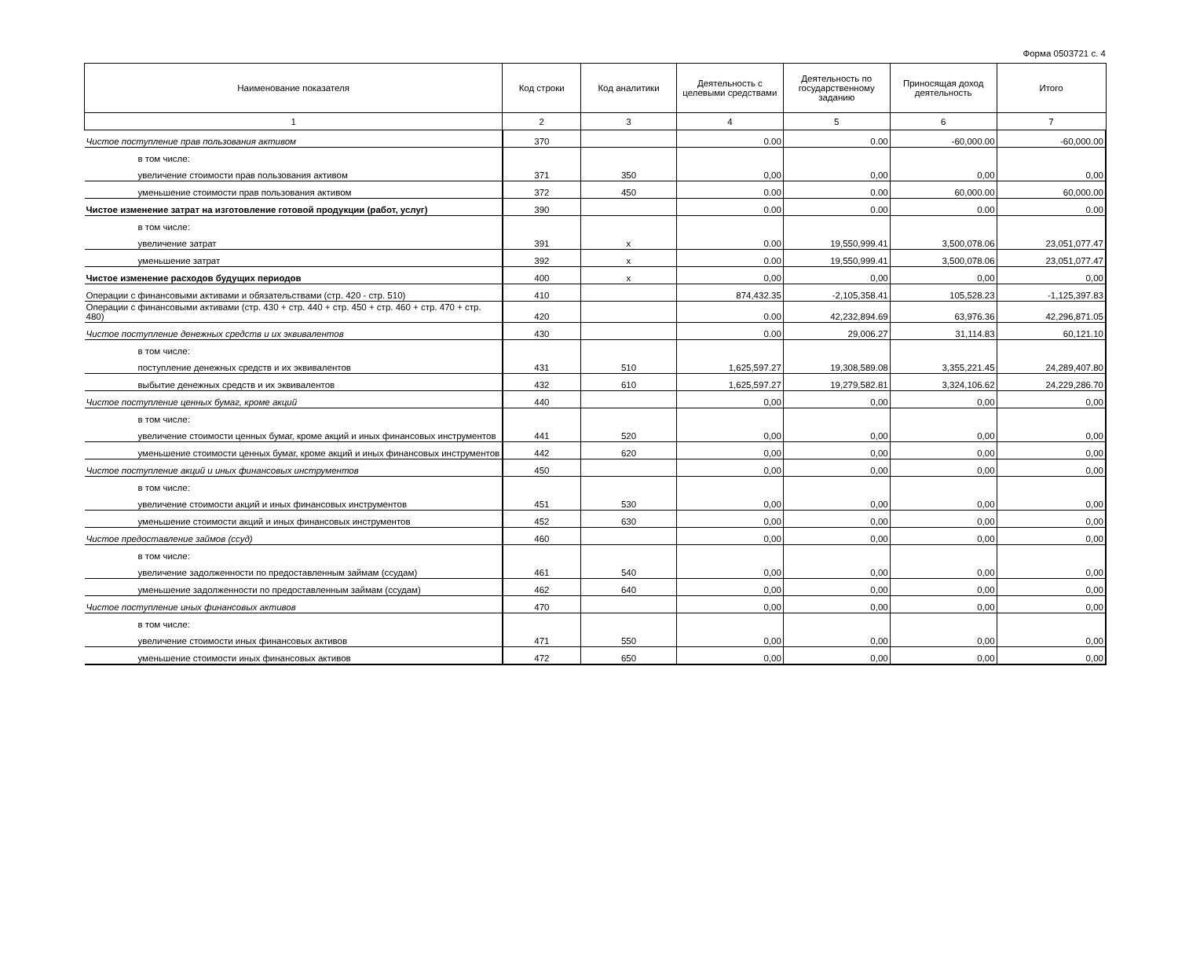Форма 0503721 с. 4
| Наименование показателя | Код строки | Код аналитики | Деятельность с целевыми средствами | Деятельность по государственному заданию | Приносящая доход деятельность | Итого |
| --- | --- | --- | --- | --- | --- | --- |
| 1 | 2 | 3 | 4 | 5 | 6 | 7 |
| Чистое поступление прав пользования активом | 370 | | 0.00 | 0.00 | -60,000.00 | -60,000.00 |
| в том числе: | | | | | | |
| увеличение стоимости прав пользования активом | 371 | 350 | 0,00 | 0,00 | 0,00 | 0,00 |
| уменьшение стоимости прав пользования активом | 372 | 450 | 0.00 | 0.00 | 60,000.00 | 60,000.00 |
| Чистое изменение затрат на изготовление готовой продукции (работ, услуг) | 390 | | 0.00 | 0.00 | 0.00 | 0.00 |
| в том числе: | | | | | | |
| увеличение затрат | 391 | x | 0.00 | 19,550,999.41 | 3,500,078.06 | 23,051,077.47 |
| уменьшение затрат | 392 | x | 0.00 | 19,550,999.41 | 3,500,078.06 | 23,051,077.47 |
| Чистое изменение расходов будущих периодов | 400 | x | 0,00 | 0,00 | 0,00 | 0,00 |
| Операции с финансовыми активами и обязательствами (стр. 420 - стр. 510) | 410 | | 874,432.35 | -2,105,358.41 | 105,528.23 | -1,125,397.83 |
| Операции с финансовыми активами (стр. 430 + стр. 440 + стр. 450 + стр. 460 + стр. 470 + стр. 480) | 420 | | 0.00 | 42,232,894.69 | 63,976.36 | 42,296,871.05 |
| Чистое поступление денежных средств и их эквивалентов | 430 | | 0.00 | 29,006.27 | 31,114.83 | 60,121.10 |
| в том числе: | | | | | | |
| поступление денежных средств и их эквивалентов | 431 | 510 | 1,625,597.27 | 19,308,589.08 | 3,355,221.45 | 24,289,407.80 |
| выбытие денежных средств и их эквивалентов | 432 | 610 | 1,625,597.27 | 19,279,582.81 | 3,324,106.62 | 24,229,286.70 |
| Чистое поступление ценных бумаг, кроме акций | 440 | | 0,00 | 0,00 | 0,00 | 0,00 |
| в том числе: | | | | | | |
| увеличение стоимости ценных бумаг, кроме акций и иных финансовых инструментов | 441 | 520 | 0,00 | 0,00 | 0,00 | 0,00 |
| уменьшение стоимости ценных бумаг, кроме акций и иных финансовых инструментов | 442 | 620 | 0,00 | 0,00 | 0,00 | 0,00 |
| Чистое поступление акций и иных финансовых инструментов | 450 | | 0,00 | 0,00 | 0,00 | 0,00 |
| в том числе: | | | | | | |
| увеличение стоимости акций и иных финансовых инструментов | 451 | 530 | 0,00 | 0,00 | 0,00 | 0,00 |
| уменьшение стоимости акций и иных финансовых инструментов | 452 | 630 | 0,00 | 0,00 | 0,00 | 0,00 |
| Чистое предоставление займов (ссуд) | 460 | | 0,00 | 0,00 | 0,00 | 0,00 |
| в том числе: | | | | | | |
| увеличение задолженности по предоставленным займам (ссудам) | 461 | 540 | 0,00 | 0,00 | 0,00 | 0,00 |
| уменьшение задолженности по предоставленным займам (ссудам) | 462 | 640 | 0,00 | 0,00 | 0,00 | 0,00 |
| Чистое поступление иных финансовых активов | 470 | | 0,00 | 0,00 | 0,00 | 0,00 |
| в том числе: | | | | | | |
| увеличение стоимости иных финансовых активов | 471 | 550 | 0,00 | 0,00 | 0,00 | 0,00 |
| уменьшение стоимости иных финансовых активов | 472 | 650 | 0,00 | 0,00 | 0,00 | 0,00 |